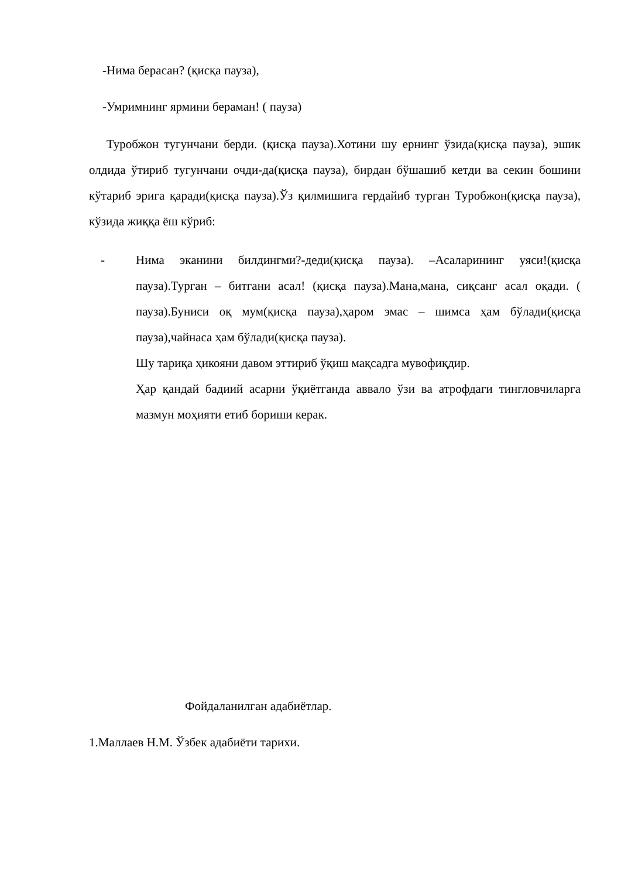-Нима берасан? (қисқа пауза),
-Умримнинг ярмини бераман! ( пауза)
Туробжон тугунчани берди. (қисқа пауза).Хотини шу ернинг ўзида(қисқа пауза), эшик олдида ўтириб тугунчани очди-да(қисқа пауза), бирдан бўшашиб кетди ва секин бошини кўтариб эрига қаради(қисқа пауза).Ўз қилмишига гердайиб турган Туробжон(қисқа пауза), кўзида жиққа ёш кўриб:
- Нима эканини билдингми?-деди(қисқа пауза). –Асаларининг уяси!(қисқа пауза).Турган – битгани асал! (қисқа пауза).Мана,мана, сиқсанг асал оқади. ( пауза).Буниси оқ мум(қисқа пауза),ҳаром эмас – шимса ҳам бўлади(қисқа пауза),чайнаса ҳам бўлади(қисқа пауза).
Шу тариқа ҳикояни давом эттириб ўқиш мақсадга мувофиқдир.
Ҳар қандай бадиий асарни ўқиётганда аввало ўзи ва атрофдаги тингловчиларга мазмун моҳияти етиб бориши керак.
Фойдаланилган адабиётлар.
1.Маллаев Н.М. Ўзбек адабиёти тарихи.